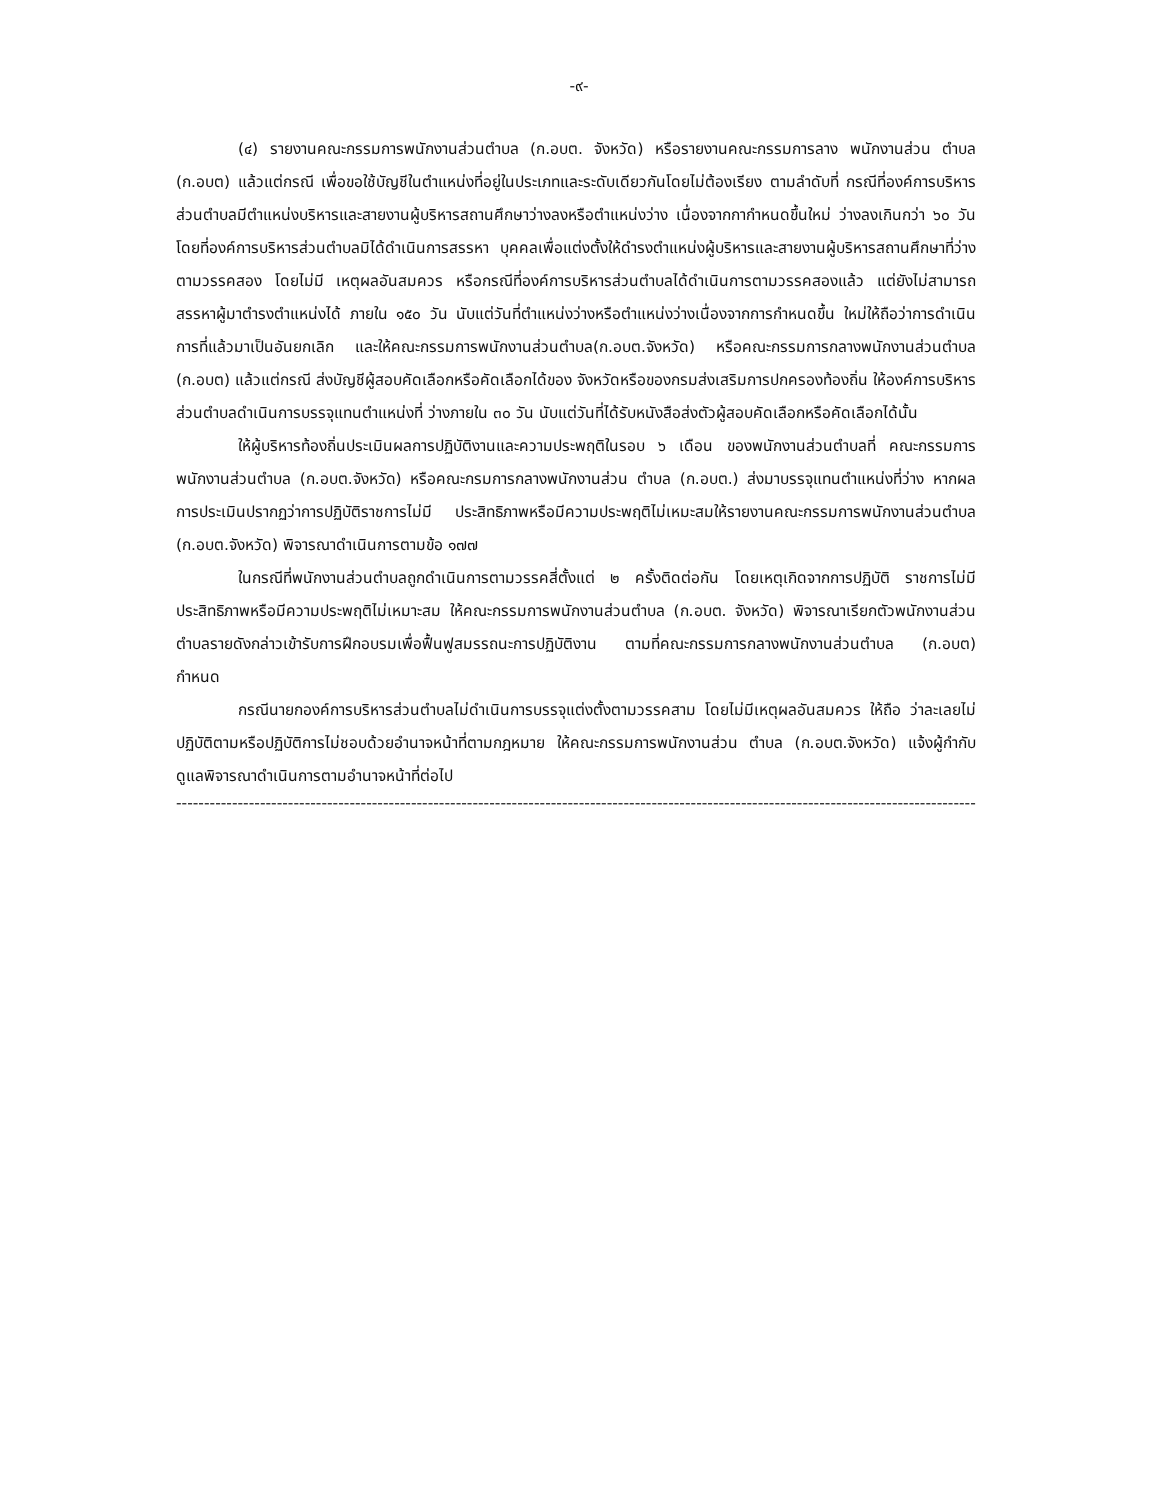-๙-
(๔) รายงานคณะกรรมการพนักงานส่วนตำบล (ก.อบต. จังหวัด) หรือรายงานคณะกรรมการลาง พนักงานส่วน ตำบล (ก.อบต) แล้วแต่กรณี เพื่อขอใช้บัญชีในตำแหน่งที่อยู่ในประเภทและระดับเดียวกันโดยไม่ต้องเรียง ตามลำดับที่ กรณีที่องค์การบริหารส่วนตำบลมีตำแหน่งบริหารและสายงานผู้บริหารสถานศึกษาว่างลงหรือตำแหน่งว่าง เนื่องจากกากำหนดขึ้นใหม่ ว่างลงเกินกว่า ๖๐ วัน โดยที่องค์การบริหารส่วนตำบลมิได้ดำเนินการสรรหา บุคคลเพื่อแต่งตั้งให้ดำรงตำแหน่งผู้บริหารและสายงานผู้บริหารสถานศึกษาที่ว่าง ตามวรรคสอง โดยไม่มี เหตุผลอันสมควร หรือกรณีที่องค์การบริหารส่วนตำบลได้ดำเนินการตามวรรคสองแล้ว แต่ยังไม่สามารถสรรหาผู้มาตำรงตำแหน่งได้ ภายใน ๑๕๐ วัน นับแต่วันที่ตำแหน่งว่างหรือตำแหน่งว่างเนื่องจากการกำหนดขึ้น ใหม่ให้ถือว่าการดำเนินการที่แล้วมาเป็นอันยกเลิก และให้คณะกรรมการพนักงานส่วนตำบล(ก.อบต.จังหวัด) หรือคณะกรรมการกลางพนักงานส่วนตำบล (ก.อบต) แล้วแต่กรณี ส่งบัญชีผู้สอบคัดเลือกหรือคัดเลือกได้ของ จังหวัดหรือของกรมส่งเสริมการปกครองท้องถิ่น ให้องค์การบริหารส่วนตำบลดำเนินการบรรจุแทนตำแหน่งที่ ว่างภายใน ๓๐ วัน นับแต่วันที่ได้รับหนังสือส่งตัวผู้สอบคัดเลือกหรือคัดเลือกได้นั้น
ให้ผู้บริหารท้องถิ่นประเมินผลการปฏิบัติงานและความประพฤติในรอบ ๖ เดือน ของพนักงานส่วนตำบลที่ คณะกรรมการพนักงานส่วนตำบล (ก.อบต.จังหวัด) หรือคณะกรมการกลางพนักงานส่วน ตำบล (ก.อบต.) ส่งมาบรรจุแทนตำแหน่งที่ว่าง หากผลการประเมินปรากฏว่าการปฏิบัติราชการไม่มี ประสิทธิภาพหรือมีความประพฤติไม่เหมะสมให้รายงานคณะกรรมการพนักงานส่วนตำบล (ก.อบต.จังหวัด) พิจารณาดำเนินการตามข้อ ๑๗๗
ในกรณีที่พนักงานส่วนตำบลถูกดำเนินการตามวรรคสี่ตั้งแต่ ๒ ครั้งติดต่อกัน โดยเหตุเกิดจากการปฏิบัติ ราชการไม่มีประสิทธิภาพหรือมีความประพฤติไม่เหมาะสม ให้คณะกรรมการพนักงานส่วนตำบล (ก.อบต. จังหวัด) พิจารณาเรียกตัวพนักงานส่วนตำบลรายดังกล่าวเข้ารับการฝึกอบรมเพื่อฟื้นฟูสมรรถนะการปฏิบัติงาน ตามที่คณะกรรมการกลางพนักงานส่วนตำบล (ก.อบต) กำหนด
กรณีนายกองค์การบริหารส่วนตำบลไม่ดำเนินการบรรจุแต่งตั้งตามวรรคสาม โดยไม่มีเหตุผลอันสมควร ให้ถือ ว่าละเลยไม่ปฏิบัติตามหรือปฏิบัติการไม่ชอบด้วยอำนาจหน้าที่ตามกฎหมาย ให้คณะกรรมการพนักงานส่วน ตำบล (ก.อบต.จังหวัด) แจ้งผู้กำกับดูแลพิจารณาดำเนินการตามอำนาจหน้าที่ต่อไป
------------------------------------------------------------------------------------------------------------------------------------------------------------------------------